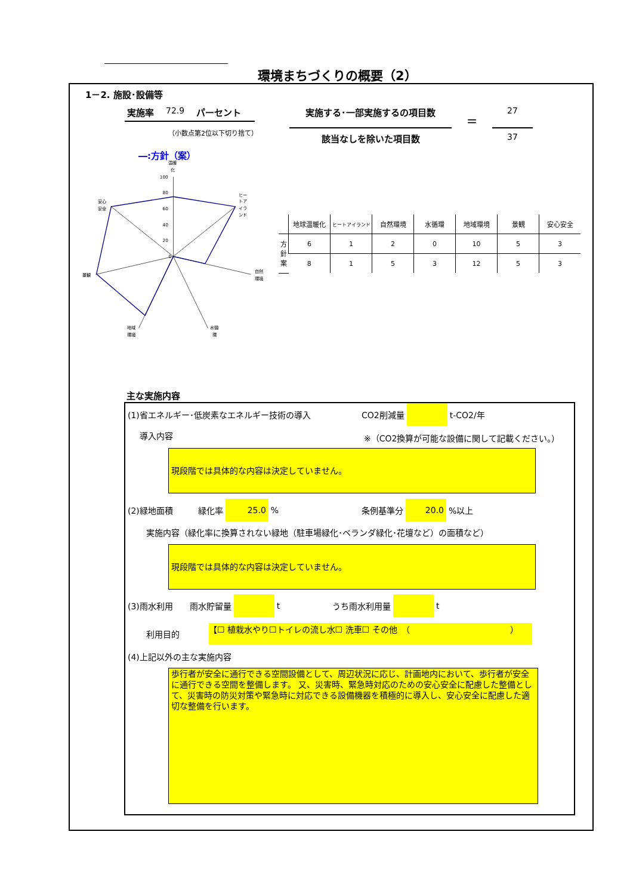環境まちづくりの概要（2）
1－2. 施設･設備等
実施率 72.9 パーセント
（小数点第2位以下切り捨て）
実施する･一部実施するの項目数
＝
27
該当なしを除いた項目数 37
―:方針（案）
0
20
40
60
80
100
温暖
化
ヒー
トア
イラ
ンド
自然
環境
水循
環
地域
環境
景観
安心
安全
| | 地球温暖化 | ヒートアイランド | 自然環境 | 水循環 | 地域環境 | 景観 | 安心安全 |
| --- | --- | --- | --- | --- | --- | --- | --- |
| 方 針 案 | 6 | 1 | 2 | 0 | 10 | 5 | 3 |
| | 8 | 1 | 5 | 3 | 12 | 5 | 3 |
主な実施内容
(1)省エネルギー･低炭素なエネルギー技術の導入
CO2削減量 t-CO2/年
導入内容
※（CO2換算が可能な設備に関して記載ください。）
現段階では具体的な内容は決定していません。
(2)緑地面積　　　緑化率 25.0% 条例基準分 20.0%以上
実施内容（緑化率に換算されない緑地（駐車場緑化･ベランダ緑化･花壇など）の面積など）
現段階では具体的な内容は決定していません。
(3)雨水利用　　雨水貯留量 t うち雨水利用量 t
利用目的 【☐ 植栽水やり☐トイレの流し水☐ 洗車☐ その他　（　　　　　　　　　　　　）
(4)上記以外の主な実施内容
歩行者が安全に通行できる空間設備として、周辺状況に応じ、計画地内において、歩行者が安全に通行できる空間を整備します。 又、災害時、緊急時対応のための安心安全に配慮した整備として、災害時の防災対策や緊急時に対応できる設備機器を積極的に導入し、安心安全に配慮した適切な整備を行います。